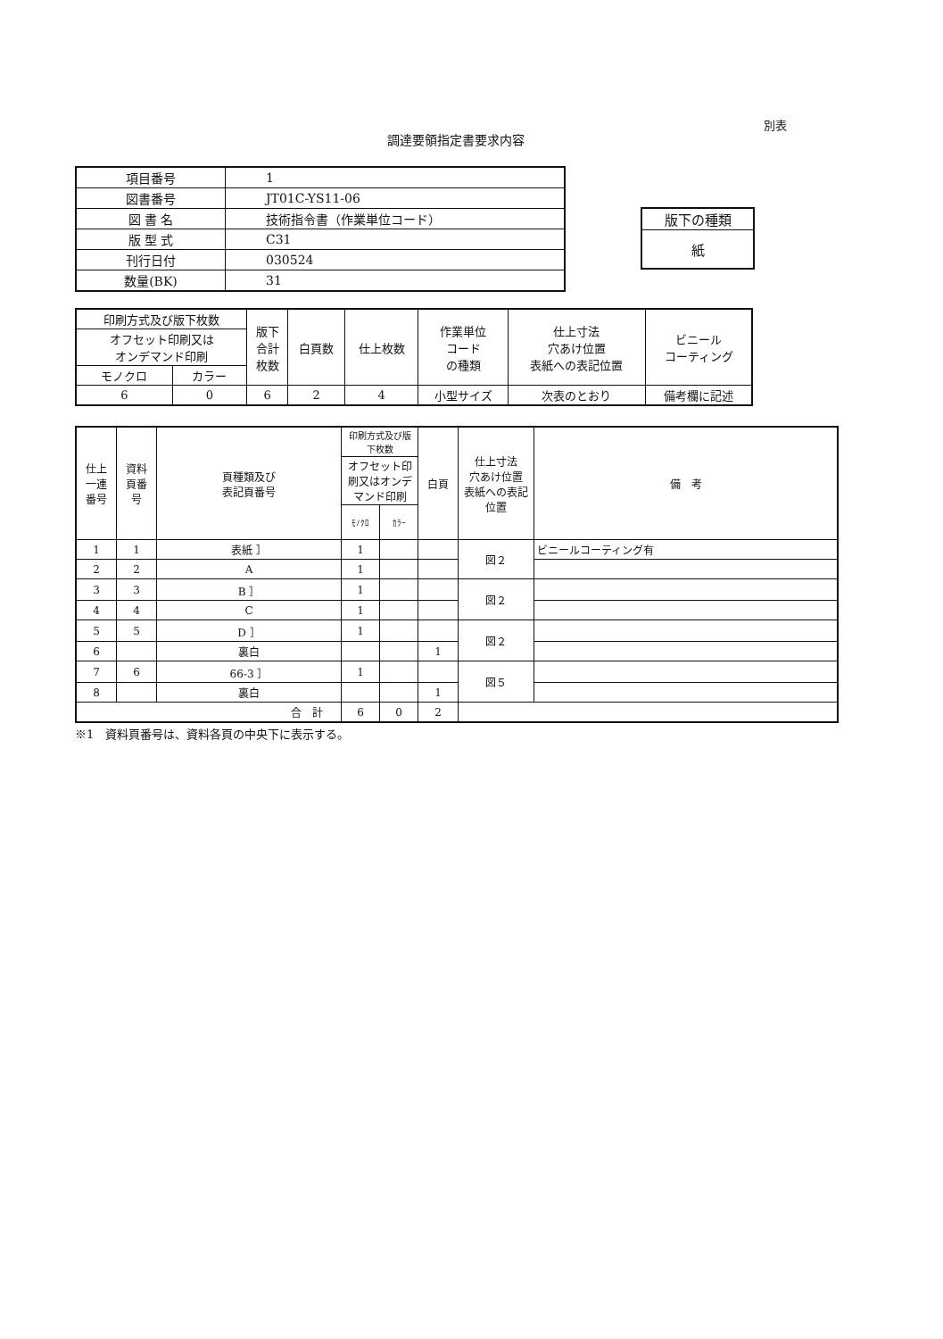別表
調達要領指定書要求内容
| 項目番号 | 1 |
| 図書番号 | JT01C-YS11-06 |
| 図 書 名 | 技術指令書（作業単位コード） |
| 版 型 式 | C31 |
| 刊行日付 | 030524 |
| 数量(BK) | 31 |
| 版下の種類 |
| 紙 |
| 印刷方式及び版下枚数 | | 版下 合計 枚数 | 白頁数 | 仕上枚数 | 作業単位 コード の種類 | 仕上寸法 穴あけ位置 表紙への表記位置 | ビニール コーティング |
| --- | --- | --- | --- | --- | --- | --- | --- |
| オフセット印刷又は オンデマンド印刷 | | | | | | | |
| モノクロ | カラー | | | | | | |
| 6 | 0 | 6 | 2 | 4 | 小型サイズ | 次表のとおり | 備考欄に記述 |
| 仕上 一連 番号 | 資料 頁番 号 | 頁種類及び 表記頁番号 | 印刷方式及び版 下枚数 | | 白頁 | 仕上寸法 穴あけ位置 表紙への表記 位置 | 備 考 |
| --- | --- | --- | --- | --- | --- | --- | --- |
| | | | オフセット印 刷又はオンデ マンド印刷 | | | | |
| | | | ﾓﾉｸﾛ | ｶﾗｰ | | | |
| 1 | 1 | 表紙 ］ | 1 | | | 図２ | ビニールコーティング有 |
| 2 | 2 | A | 1 | | | | |
| 3 | 3 | B ］ | 1 | | | 図２ | |
| 4 | 4 | C | 1 | | | | |
| 5 | 5 | D ］ | 1 | | | 図２ | |
| 6 | | 裏白 | | | 1 | | |
| 7 | 6 | 66-3 ］ | 1 | | | 図５ | |
| 8 | | 裏白 | | | 1 | | |
| 合 計 | | | 6 | 0 | 2 | | |
※1　資料頁番号は、資料各頁の中央下に表示する。